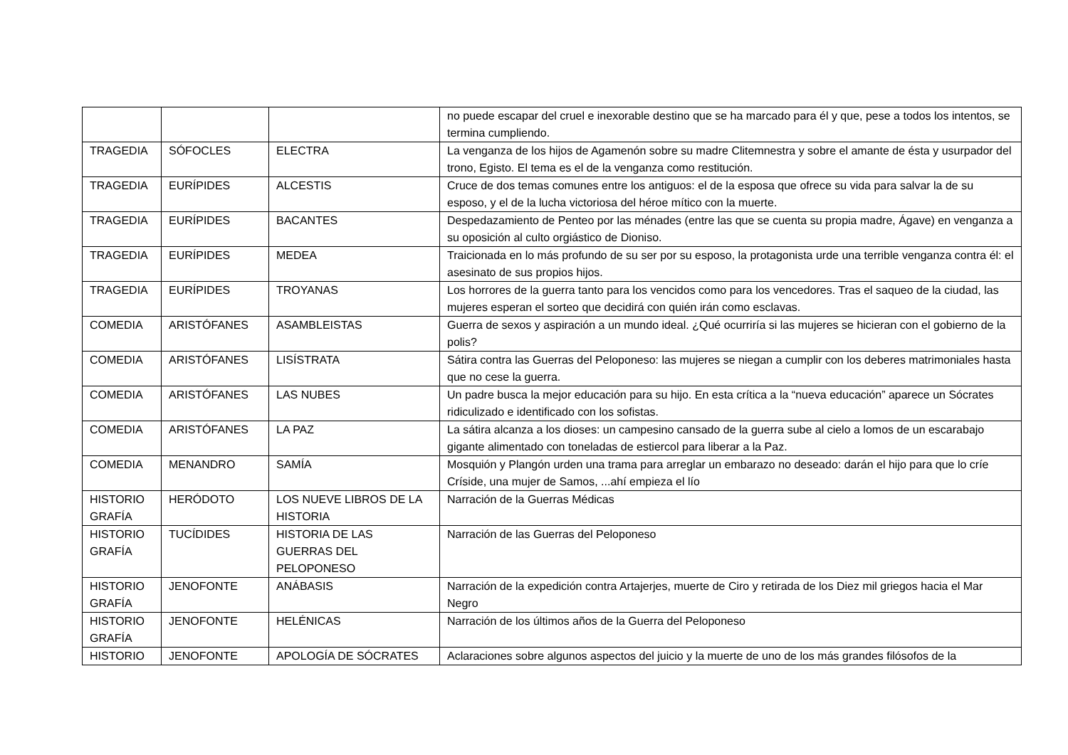| | | | no puede escapar del cruel e inexorable destino que se ha marcado para él y que, pese a todos los intentos, se termina cumpliendo. |
| TRAGEDIA | SÓFOCLES | ELECTRA | La venganza de los hijos de Agamenón sobre su madre Clitemnestra y sobre el amante de ésta y usurpador del trono, Egisto. El tema es el de la venganza como restitución. |
| TRAGEDIA | EURÍPIDES | ALCESTIS | Cruce de dos temas comunes entre los antiguos: el de la esposa que ofrece su vida para salvar la de su esposo, y el de la lucha victoriosa del héroe mítico con la muerte. |
| TRAGEDIA | EURÍPIDES | BACANTES | Despedazamiento de Penteo por las ménades (entre las que se cuenta su propia madre, Ágave) en venganza a su oposición al culto orgiástico de Dioniso. |
| TRAGEDIA | EURÍPIDES | MEDEA | Traicionada en lo más profundo de su ser por su esposo, la protagonista urde una terrible venganza contra él: el asesinato de sus propios hijos. |
| TRAGEDIA | EURÍPIDES | TROYANAS | Los horrores de la guerra tanto para los vencidos como para los vencedores. Tras el saqueo de la ciudad, las mujeres esperan el sorteo que decidirá con quién irán como esclavas. |
| COMEDIA | ARISTÓFANES | ASAMBLEISTAS | Guerra de sexos y aspiración a un mundo ideal. ¿Qué ocurriría si las mujeres se hicieran con el gobierno de la polis? |
| COMEDIA | ARISTÓFANES | LISÍSTRATA | Sátira contra las Guerras del Peloponeso: las mujeres se niegan a cumplir con los deberes matrimoniales hasta que no cese la guerra. |
| COMEDIA | ARISTÓFANES | LAS NUBES | Un padre busca la mejor educación para su hijo. En esta crítica a la “nueva educación” aparece un Sócrates ridiculizado e identificado con los sofistas. |
| COMEDIA | ARISTÓFANES | LA PAZ | La sátira alcanza a los dioses: un campesino cansado de la guerra sube al cielo a lomos de un escarabajo gigante alimentado con toneladas de estiercol para liberar a la Paz. |
| COMEDIA | MENANDRO | SAMÍA | Mosquión y Plangón urden una trama para arreglar un embarazo no deseado: darán el hijo para que lo críe Críside, una mujer de Samos, ...ahí empieza el lío |
| HISTORIO GRAFÍA | HERÓDOTO | LOS NUEVE LIBROS DE LA HISTORIA | Narración de la Guerras Médicas |
| HISTORIO GRAFÍA | TUCÍDIDES | HISTORIA DE LAS GUERRAS DEL PELOPONESO | Narración de las Guerras del Peloponeso |
| HISTORIO GRAFÍA | JENOFONTE | ANÁBASIS | Narración de la expedición contra Artajerjes, muerte de Ciro y retirada de los Diez mil griegos hacia el Mar Negro |
| HISTORIO GRAFÍA | JENOFONTE | HELÉNICAS | Narración de los últimos años de la Guerra del Peloponeso |
| HISTORIO | JENOFONTE | APOLOGÍA DE SÓCRATES | Aclaraciones sobre algunos aspectos del juicio y la muerte de uno de los más grandes filósofos de la |